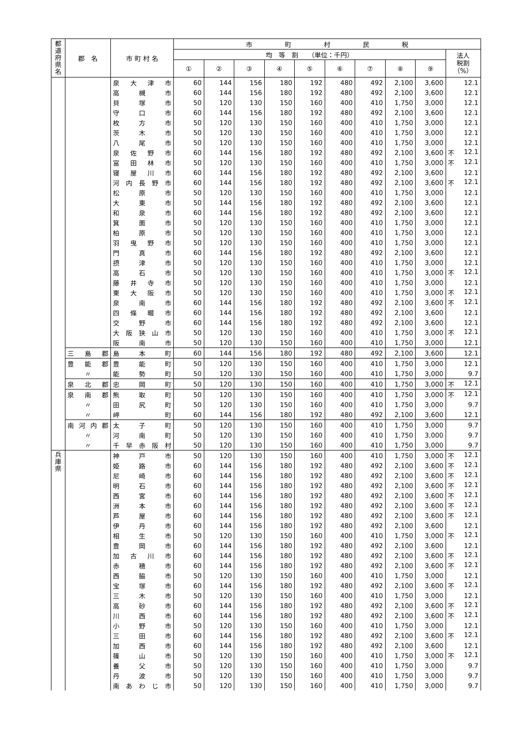| 都 道 府 県 名 | 郡 名 | 市 町 村 名 | 市 町 村 民 税 | | | | | | | | | |
| --- | --- | --- | --- | --- | --- | --- | --- | --- | --- | --- | --- | --- |
| | | | 均 等 割 （単位：千円） | | | | | | | | | 法人 税割 （%） |
| | | | ① | ② | ③ | ④ | ⑤ | ⑥ | ⑦ | ⑧ | ⑨ | |
| | | 泉 大 津 市 | 60 | 144 | 156 | 180 | 192 | 480 | 492 | 2,100 | 3,600 | 12.1 |
| | | 高 槻 市 | 60 | 144 | 156 | 180 | 192 | 480 | 492 | 2,100 | 3,600 | 12.1 |
| | | 貝 塚 市 | 50 | 120 | 130 | 150 | 160 | 400 | 410 | 1,750 | 3,000 | 12.1 |
| | | 守 口 市 | 60 | 144 | 156 | 180 | 192 | 480 | 492 | 2,100 | 3,600 | 12.1 |
| | | 枚 方 市 | 50 | 120 | 130 | 150 | 160 | 400 | 410 | 1,750 | 3,000 | 12.1 |
| | | 茨 木 市 | 50 | 120 | 130 | 150 | 160 | 400 | 410 | 1,750 | 3,000 | 12.1 |
| | | 八 尾 市 | 50 | 120 | 130 | 150 | 160 | 400 | 410 | 1,750 | 3,000 | 12.1 |
| | | 泉 佐 野 市 | 60 | 144 | 156 | 180 | 192 | 480 | 492 | 2,100 | 3,600 | 不 12.1 |
| | | 富 田 林 市 | 50 | 120 | 130 | 150 | 160 | 400 | 410 | 1,750 | 3,000 | 不 12.1 |
| | | 寝 屋 川 市 | 60 | 144 | 156 | 180 | 192 | 480 | 492 | 2,100 | 3,600 | 12.1 |
| | | 河 内 長 野 市 | 60 | 144 | 156 | 180 | 192 | 480 | 492 | 2,100 | 3,600 | 不 12.1 |
| | | 松 原 市 | 50 | 120 | 130 | 150 | 160 | 400 | 410 | 1,750 | 3,000 | 12.1 |
| | | 大 東 市 | 50 | 144 | 156 | 180 | 192 | 480 | 492 | 2,100 | 3,600 | 12.1 |
| | | 和 泉 市 | 60 | 144 | 156 | 180 | 192 | 480 | 492 | 2,100 | 3,600 | 12.1 |
| | | 箕 面 市 | 50 | 120 | 130 | 150 | 160 | 400 | 410 | 1,750 | 3,000 | 12.1 |
| | | 柏 原 市 | 50 | 120 | 130 | 150 | 160 | 400 | 410 | 1,750 | 3,000 | 12.1 |
| | | 羽 曳 野 市 | 50 | 120 | 130 | 150 | 160 | 400 | 410 | 1,750 | 3,000 | 12.1 |
| | | 門 真 市 | 60 | 144 | 156 | 180 | 192 | 480 | 492 | 2,100 | 3,600 | 12.1 |
| | | 摂 津 市 | 50 | 120 | 130 | 150 | 160 | 400 | 410 | 1,750 | 3,000 | 12.1 |
| | | 高 石 市 | 50 | 120 | 130 | 150 | 160 | 400 | 410 | 1,750 | 3,000 | 不 12.1 |
| | | 藤 井 寺 市 | 50 | 120 | 130 | 150 | 160 | 400 | 410 | 1,750 | 3,000 | 12.1 |
| | | 東 大 阪 市 | 50 | 120 | 130 | 150 | 160 | 400 | 410 | 1,750 | 3,000 | 不 12.1 |
| | | 泉 南 市 | 60 | 144 | 156 | 180 | 192 | 480 | 492 | 2,100 | 3,600 | 不 12.1 |
| | | 四 條 畷 市 | 60 | 144 | 156 | 180 | 192 | 480 | 492 | 2,100 | 3,600 | 12.1 |
| | | 交 野 市 | 60 | 144 | 156 | 180 | 192 | 480 | 492 | 2,100 | 3,600 | 12.1 |
| | | 大 阪 狭 山 市 | 50 | 120 | 130 | 150 | 160 | 400 | 410 | 1,750 | 3,000 | 不 12.1 |
| | | 阪 南 市 | 50 | 120 | 130 | 150 | 160 | 400 | 410 | 1,750 | 3,000 | 12.1 |
| | 三 島 郡 | 島 本 町 | 60 | 144 | 156 | 180 | 192 | 480 | 492 | 2,100 | 3,600 | 12.1 |
| | 豊 能 郡 | 豊 能 町 | 50 | 120 | 130 | 150 | 160 | 400 | 410 | 1,750 | 3,000 | 12.1 |
| | 〃 | 能 勢 町 | 50 | 120 | 130 | 150 | 160 | 400 | 410 | 1,750 | 3,000 | 9.7 |
| | 泉 北 郡 | 忠 岡 町 | 50 | 120 | 130 | 150 | 160 | 400 | 410 | 1,750 | 3,000 | 不 12.1 |
| | 泉 南 郡 | 熊 取 町 | 50 | 120 | 130 | 150 | 160 | 400 | 410 | 1,750 | 3,000 | 不 12.1 |
| | 〃 | 田 尻 町 | 50 | 120 | 130 | 150 | 160 | 400 | 410 | 1,750 | 3,000 | 9.7 |
| | 〃 | 岬 町 | 60 | 144 | 156 | 180 | 192 | 480 | 492 | 2,100 | 3,600 | 12.1 |
| | 南 河 内 郡 | 太 子 町 | 50 | 120 | 130 | 150 | 160 | 400 | 410 | 1,750 | 3,000 | 9.7 |
| | 〃 | 河 南 町 | 50 | 120 | 130 | 150 | 160 | 400 | 410 | 1,750 | 3,000 | 9.7 |
| | 〃 | 千 早 赤 阪 村 | 50 | 120 | 130 | 150 | 160 | 400 | 410 | 1,750 | 3,000 | 9.7 |
| 兵 庫 県 | | 神 戸 市 | 50 | 120 | 130 | 150 | 160 | 400 | 410 | 1,750 | 3,000 | 不 12.1 |
| | | 姫 路 市 | 60 | 144 | 156 | 180 | 192 | 480 | 492 | 2,100 | 3,600 | 不 12.1 |
| | | 尼 崎 市 | 60 | 144 | 156 | 180 | 192 | 480 | 492 | 2,100 | 3,600 | 不 12.1 |
| | | 明 石 市 | 60 | 144 | 156 | 180 | 192 | 480 | 492 | 2,100 | 3,600 | 不 12.1 |
| | | 西 宮 市 | 60 | 144 | 156 | 180 | 192 | 480 | 492 | 2,100 | 3,600 | 不 12.1 |
| | | 洲 本 市 | 60 | 144 | 156 | 180 | 192 | 480 | 492 | 2,100 | 3,600 | 不 12.1 |
| | | 芦 屋 市 | 60 | 144 | 156 | 180 | 192 | 480 | 492 | 2,100 | 3,600 | 不 12.1 |
| | | 伊 丹 市 | 60 | 144 | 156 | 180 | 192 | 480 | 492 | 2,100 | 3,600 | 12.1 |
| | | 相 生 市 | 50 | 120 | 130 | 150 | 160 | 400 | 410 | 1,750 | 3,000 | 不 12.1 |
| | | 豊 岡 市 | 60 | 144 | 156 | 180 | 192 | 480 | 492 | 2,100 | 3,600 | 12.1 |
| | | 加 古 川 市 | 60 | 144 | 156 | 180 | 192 | 480 | 492 | 2,100 | 3,600 | 不 12.1 |
| | | 赤 穂 市 | 60 | 144 | 156 | 180 | 192 | 480 | 492 | 2,100 | 3,600 | 不 12.1 |
| | | 西 脇 市 | 50 | 120 | 130 | 150 | 160 | 400 | 410 | 1,750 | 3,000 | 12.1 |
| | | 宝 塚 市 | 60 | 144 | 156 | 180 | 192 | 480 | 492 | 2,100 | 3,600 | 不 12.1 |
| | | 三 木 市 | 50 | 120 | 130 | 150 | 160 | 400 | 410 | 1,750 | 3,000 | 12.1 |
| | | 高 砂 市 | 60 | 144 | 156 | 180 | 192 | 480 | 492 | 2,100 | 3,600 | 不 12.1 |
| | | 川 西 市 | 60 | 144 | 156 | 180 | 192 | 480 | 492 | 2,100 | 3,600 | 不 12.1 |
| | | 小 野 市 | 50 | 120 | 130 | 150 | 160 | 400 | 410 | 1,750 | 3,000 | 12.1 |
| | | 三 田 市 | 60 | 144 | 156 | 180 | 192 | 480 | 492 | 2,100 | 3,600 | 不 12.1 |
| | | 加 西 市 | 60 | 144 | 156 | 180 | 192 | 480 | 492 | 2,100 | 3,600 | 12.1 |
| | | 篠 山 市 | 50 | 120 | 130 | 150 | 160 | 400 | 410 | 1,750 | 3,000 | 不 12.1 |
| | | 養 父 市 | 50 | 120 | 130 | 150 | 160 | 400 | 410 | 1,750 | 3,000 | 9.7 |
| | | 丹 波 市 | 50 | 120 | 130 | 150 | 160 | 400 | 410 | 1,750 | 3,000 | 9.7 |
| | | 南 あ わ じ 市 | 50 | 120 | 130 | 150 | 160 | 400 | 410 | 1,750 | 3,000 | 9.7 |